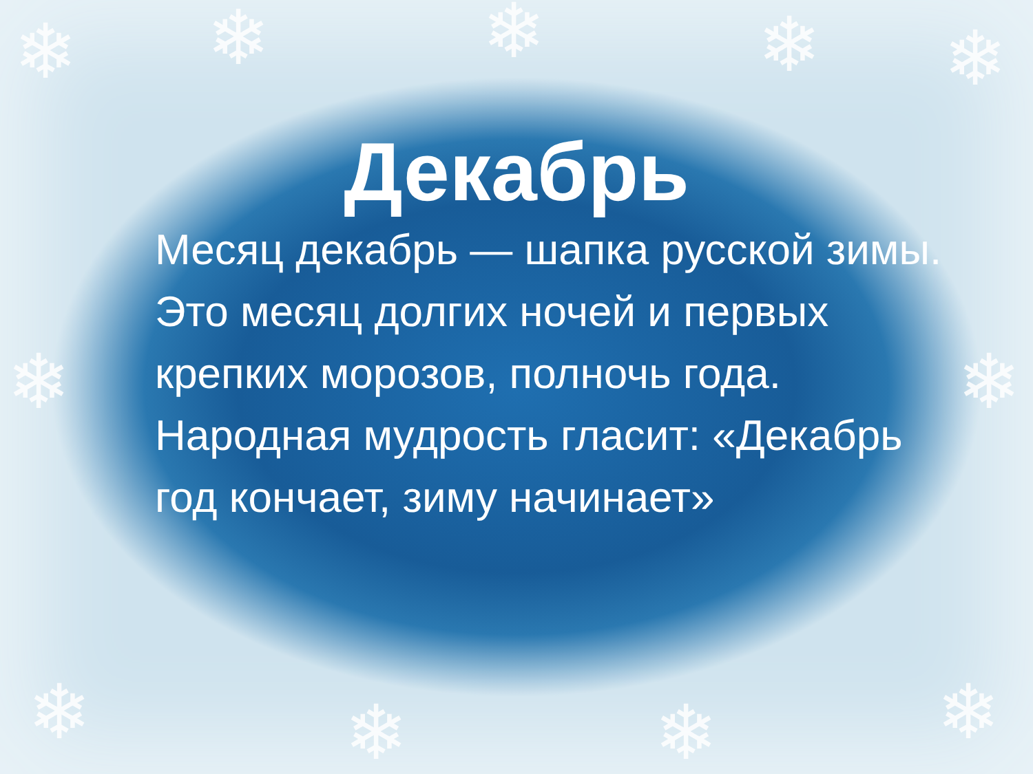❄ ❄ ❄ ❄ ❄
❄ ❄
❄ ❄ ❄ ❄
Декабрь
Месяц декабрь — шапка русской зимы. Это месяц долгих ночей и первых крепких морозов, полночь года. Народная мудрость гласит: «Декабрь год кончает, зиму начинает»